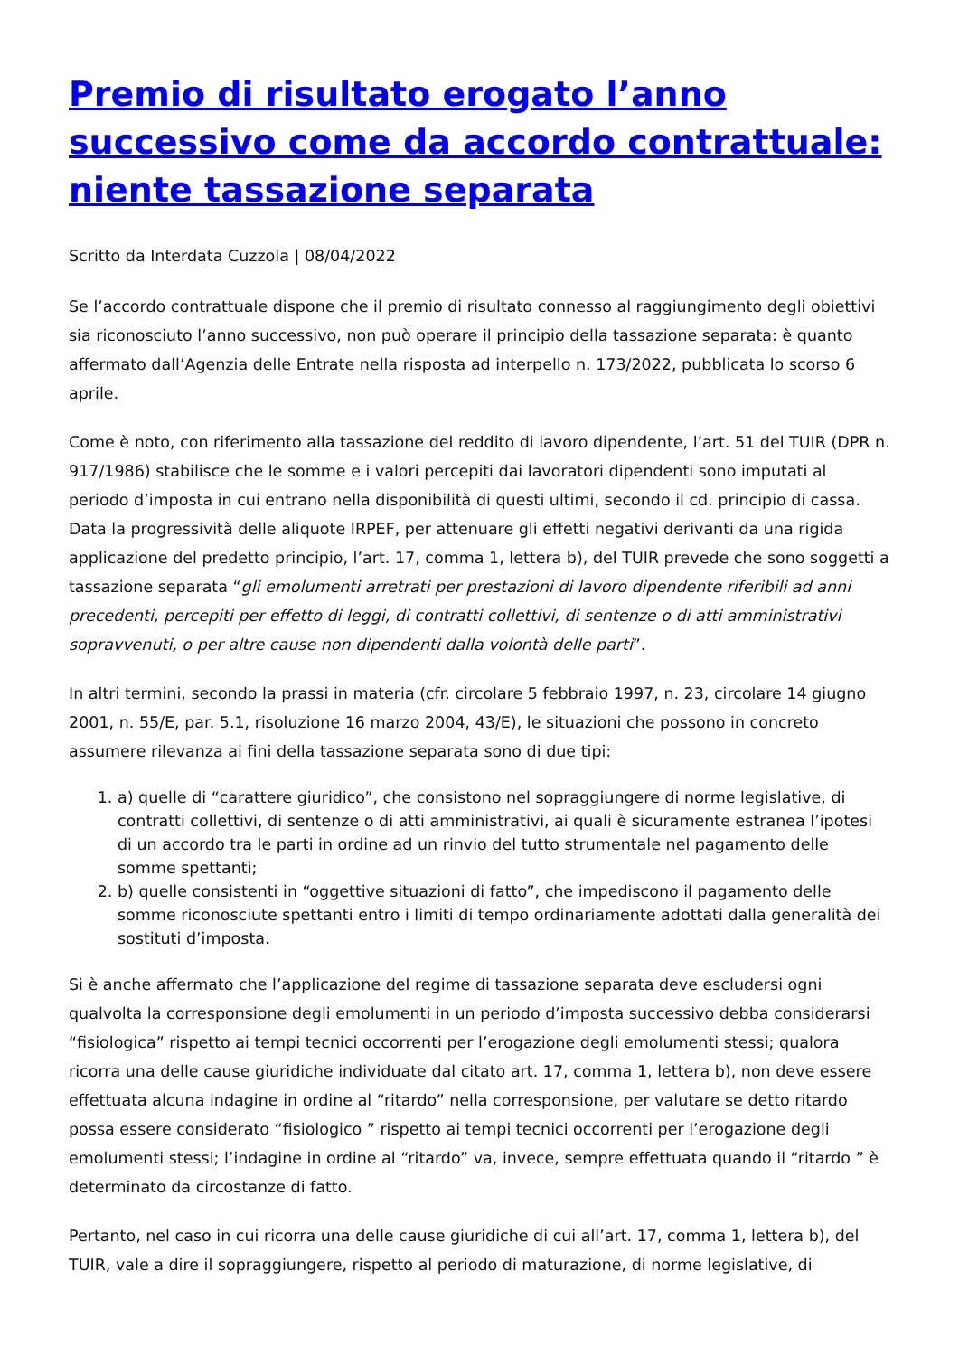Premio di risultato erogato l’anno successivo come da accordo contrattuale: niente tassazione separata
Scritto da Interdata Cuzzola | 08/04/2022
Se l’accordo contrattuale dispone che il premio di risultato connesso al raggiungimento degli obiettivi sia riconosciuto l’anno successivo, non può operare il principio della tassazione separata: è quanto affermato dall’Agenzia delle Entrate nella risposta ad interpello n. 173/2022, pubblicata lo scorso 6 aprile.
Come è noto, con riferimento alla tassazione del reddito di lavoro dipendente, l’art. 51 del TUIR (DPR n. 917/1986) stabilisce che le somme e i valori percepiti dai lavoratori dipendenti sono imputati al periodo d’imposta in cui entrano nella disponibilità di questi ultimi, secondo il cd. principio di cassa. Data la progressività delle aliquote IRPEF, per attenuare gli effetti negativi derivanti da una rigida applicazione del predetto principio, l’art. 17, comma 1, lettera b), del TUIR prevede che sono soggetti a tassazione separata “gli emolumenti arretrati per prestazioni di lavoro dipendente riferibili ad anni precedenti, percepiti per effetto di leggi, di contratti collettivi, di sentenze o di atti amministrativi sopravvenuti, o per altre cause non dipendenti dalla volontà delle parti”.
In altri termini, secondo la prassi in materia (cfr. circolare 5 febbraio 1997, n. 23, circolare 14 giugno 2001, n. 55/E, par. 5.1, risoluzione 16 marzo 2004, 43/E), le situazioni che possono in concreto assumere rilevanza ai fini della tassazione separata sono di due tipi:
1. a) quelle di “carattere giuridico”, che consistono nel sopraggiungere di norme legislative, di contratti collettivi, di sentenze o di atti amministrativi, ai quali è sicuramente estranea l’ipotesi di un accordo tra le parti in ordine ad un rinvio del tutto strumentale nel pagamento delle somme spettanti;
2. b) quelle consistenti in “oggettive situazioni di fatto”, che impediscono il pagamento delle somme riconosciute spettanti entro i limiti di tempo ordinariamente adottati dalla generalità dei sostituti d’imposta.
Si è anche affermato che l’applicazione del regime di tassazione separata deve escludersi ogni qualvolta la corresponsione degli emolumenti in un periodo d’imposta successivo debba considerarsi “fisiologica” rispetto ai tempi tecnici occorrenti per l’erogazione degli emolumenti stessi; qualora ricorra una delle cause giuridiche individuate dal citato art. 17, comma 1, lettera b), non deve essere effettuata alcuna indagine in ordine al “ritardo” nella corresponsione, per valutare se detto ritardo possa essere considerato “fisiologico ” rispetto ai tempi tecnici occorrenti per l’erogazione degli emolumenti stessi; l’indagine in ordine al “ritardo” va, invece, sempre effettuata quando il “ritardo ” è determinato da circostanze di fatto.
Pertanto, nel caso in cui ricorra una delle cause giuridiche di cui all’art. 17, comma 1, lettera b), del TUIR, vale a dire il sopraggiungere, rispetto al periodo di maturazione, di norme legislative, di